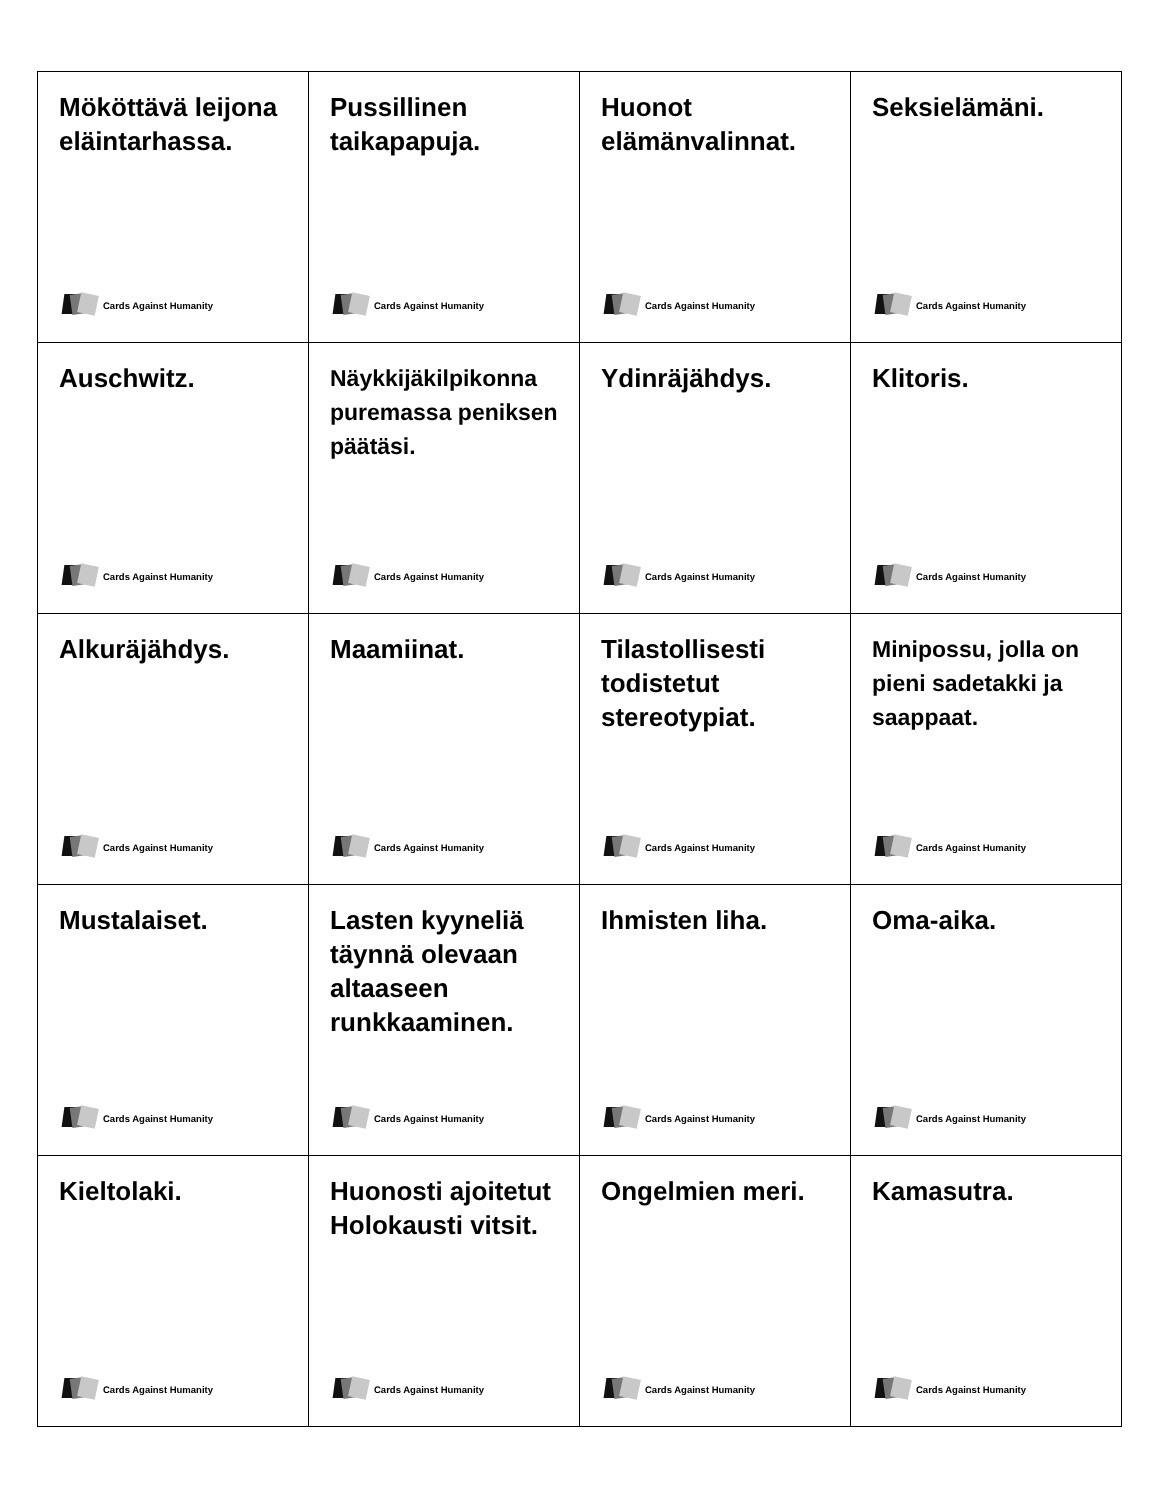| Mököttävä leijona eläintarhassa. Cards Against Humanity | Pussillinen taikapapuja. Cards Against Humanity | Huonot elämänvalinnat. Cards Against Humanity | Seksielämäni. Cards Against Humanity |
| Auschwitz. Cards Against Humanity | Näykkijäkilpikonna puremassa peniksen päätäsi. Cards Against Humanity | Ydinräjähdys. Cards Against Humanity | Klitoris. Cards Against Humanity |
| Alkuräjähdys. Cards Against Humanity | Maamiinat. Cards Against Humanity | Tilastollisesti todistetut stereotypiat. Cards Against Humanity | Minipossu, jolla on pieni sadetakki ja saappaat. Cards Against Humanity |
| Mustalaiset. Cards Against Humanity | Lasten kyyneliä täynnä olevaan altaaseen runkkaaminen. Cards Against Humanity | Ihmisten liha. Cards Against Humanity | Oma-aika. Cards Against Humanity |
| Kieltolaki. Cards Against Humanity | Huonosti ajoitetut Holokausti vitsit. Cards Against Humanity | Ongelmien meri. Cards Against Humanity | Kamasutra. Cards Against Humanity |